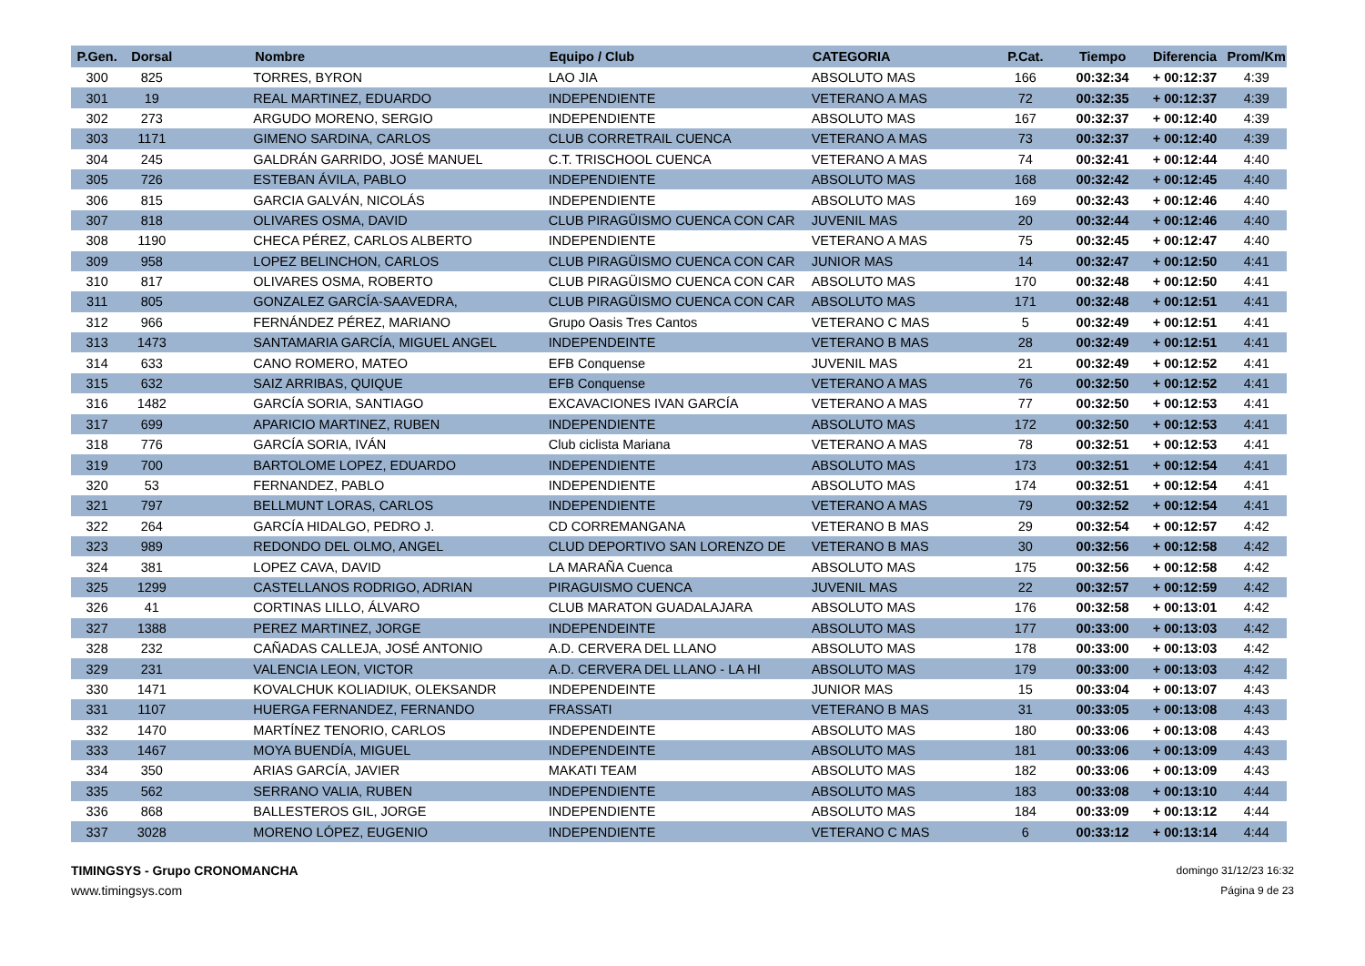| P.Gen. | Dorsal | Nombre | Equipo / Club | CATEGORIA | P.Cat. | Tiempo | Diferencia | Prom/Km |
| --- | --- | --- | --- | --- | --- | --- | --- | --- |
| 300 | 825 | TORRES, BYRON | LAO JIA | ABSOLUTO MAS | 166 | 00:32:34 | + 00:12:37 | 4:39 |
| 301 | 19 | REAL MARTINEZ, EDUARDO | INDEPENDIENTE | VETERANO A MAS | 72 | 00:32:35 | + 00:12:37 | 4:39 |
| 302 | 273 | ARGUDO MORENO, SERGIO | INDEPENDIENTE | ABSOLUTO MAS | 167 | 00:32:37 | + 00:12:40 | 4:39 |
| 303 | 1171 | GIMENO SARDINA, CARLOS | CLUB CORRETRAIL CUENCA | VETERANO A MAS | 73 | 00:32:37 | + 00:12:40 | 4:39 |
| 304 | 245 | GALDRÁN GARRIDO, JOSÉ MANUEL | C.T. TRISCHOOL CUENCA | VETERANO A MAS | 74 | 00:32:41 | + 00:12:44 | 4:40 |
| 305 | 726 | ESTEBAN ÁVILA, PABLO | INDEPENDIENTE | ABSOLUTO MAS | 168 | 00:32:42 | + 00:12:45 | 4:40 |
| 306 | 815 | GARCIA GALVÁN, NICOLÁS | INDEPENDIENTE | ABSOLUTO MAS | 169 | 00:32:43 | + 00:12:46 | 4:40 |
| 307 | 818 | OLIVARES OSMA, DAVID | CLUB PIRAGÜISMO CUENCA CON CAR | JUVENIL MAS | 20 | 00:32:44 | + 00:12:46 | 4:40 |
| 308 | 1190 | CHECA PÉREZ, CARLOS ALBERTO | INDEPENDIENTE | VETERANO A MAS | 75 | 00:32:45 | + 00:12:47 | 4:40 |
| 309 | 958 | LOPEZ BELINCHON, CARLOS | CLUB PIRAGÜISMO CUENCA CON CAR | JUNIOR MAS | 14 | 00:32:47 | + 00:12:50 | 4:41 |
| 310 | 817 | OLIVARES OSMA, ROBERTO | CLUB PIRAGÜISMO CUENCA CON CAR | ABSOLUTO MAS | 170 | 00:32:48 | + 00:12:50 | 4:41 |
| 311 | 805 | GONZALEZ GARCÍA-SAAVEDRA, | CLUB PIRAGÜISMO CUENCA CON CAR | ABSOLUTO MAS | 171 | 00:32:48 | + 00:12:51 | 4:41 |
| 312 | 966 | FERNÁNDEZ PÉREZ, MARIANO | Grupo Oasis Tres Cantos | VETERANO C MAS | 5 | 00:32:49 | + 00:12:51 | 4:41 |
| 313 | 1473 | SANTAMARIA GARCÍA, MIGUEL ANGEL | INDEPENDEINTE | VETERANO B MAS | 28 | 00:32:49 | + 00:12:51 | 4:41 |
| 314 | 633 | CANO ROMERO, MATEO | EFB Conquense | JUVENIL MAS | 21 | 00:32:49 | + 00:12:52 | 4:41 |
| 315 | 632 | SAIZ ARRIBAS, QUIQUE | EFB Conquense | VETERANO A MAS | 76 | 00:32:50 | + 00:12:52 | 4:41 |
| 316 | 1482 | GARCÍA SORIA, SANTIAGO | EXCAVACIONES IVAN GARCÍA | VETERANO A MAS | 77 | 00:32:50 | + 00:12:53 | 4:41 |
| 317 | 699 | APARICIO MARTINEZ, RUBEN | INDEPENDIENTE | ABSOLUTO MAS | 172 | 00:32:50 | + 00:12:53 | 4:41 |
| 318 | 776 | GARCÍA SORIA, IVÁN | Club ciclista Mariana | VETERANO A MAS | 78 | 00:32:51 | + 00:12:53 | 4:41 |
| 319 | 700 | BARTOLOME LOPEZ, EDUARDO | INDEPENDIENTE | ABSOLUTO MAS | 173 | 00:32:51 | + 00:12:54 | 4:41 |
| 320 | 53 | FERNANDEZ, PABLO | INDEPENDIENTE | ABSOLUTO MAS | 174 | 00:32:51 | + 00:12:54 | 4:41 |
| 321 | 797 | BELLMUNT LORAS, CARLOS | INDEPENDIENTE | VETERANO A MAS | 79 | 00:32:52 | + 00:12:54 | 4:41 |
| 322 | 264 | GARCÍA HIDALGO, PEDRO J. | CD CORREMANGANA | VETERANO B MAS | 29 | 00:32:54 | + 00:12:57 | 4:42 |
| 323 | 989 | REDONDO DEL OLMO, ANGEL | CLUD DEPORTIVO SAN LORENZO DE | VETERANO B MAS | 30 | 00:32:56 | + 00:12:58 | 4:42 |
| 324 | 381 | LOPEZ CAVA, DAVID | LA MARAÑA Cuenca | ABSOLUTO MAS | 175 | 00:32:56 | + 00:12:58 | 4:42 |
| 325 | 1299 | CASTELLANOS RODRIGO, ADRIAN | PIRAGUISMO CUENCA | JUVENIL MAS | 22 | 00:32:57 | + 00:12:59 | 4:42 |
| 326 | 41 | CORTINAS LILLO, ÁLVARO | CLUB MARATON GUADALAJARA | ABSOLUTO MAS | 176 | 00:32:58 | + 00:13:01 | 4:42 |
| 327 | 1388 | PEREZ MARTINEZ, JORGE | INDEPENDEINTE | ABSOLUTO MAS | 177 | 00:33:00 | + 00:13:03 | 4:42 |
| 328 | 232 | CAÑADAS CALLEJA, JOSÉ ANTONIO | A.D. CERVERA DEL LLANO | ABSOLUTO MAS | 178 | 00:33:00 | + 00:13:03 | 4:42 |
| 329 | 231 | VALENCIA LEON, VICTOR | A.D. CERVERA DEL LLANO - LA HI | ABSOLUTO MAS | 179 | 00:33:00 | + 00:13:03 | 4:42 |
| 330 | 1471 | KOVALCHUK KOLIADIUK, OLEKSANDR | INDEPENDEINTE | JUNIOR MAS | 15 | 00:33:04 | + 00:13:07 | 4:43 |
| 331 | 1107 | HUERGA FERNANDEZ, FERNANDO | FRASSATI | VETERANO B MAS | 31 | 00:33:05 | + 00:13:08 | 4:43 |
| 332 | 1470 | MARTÍNEZ TENORIO, CARLOS | INDEPENDEINTE | ABSOLUTO MAS | 180 | 00:33:06 | + 00:13:08 | 4:43 |
| 333 | 1467 | MOYA BUENDÍA, MIGUEL | INDEPENDEINTE | ABSOLUTO MAS | 181 | 00:33:06 | + 00:13:09 | 4:43 |
| 334 | 350 | ARIAS GARCÍA, JAVIER | MAKATI TEAM | ABSOLUTO MAS | 182 | 00:33:06 | + 00:13:09 | 4:43 |
| 335 | 562 | SERRANO VALIA, RUBEN | INDEPENDIENTE | ABSOLUTO MAS | 183 | 00:33:08 | + 00:13:10 | 4:44 |
| 336 | 868 | BALLESTEROS GIL, JORGE | INDEPENDIENTE | ABSOLUTO MAS | 184 | 00:33:09 | + 00:13:12 | 4:44 |
| 337 | 3028 | MORENO LÓPEZ, EUGENIO | INDEPENDIENTE | VETERANO C MAS | 6 | 00:33:12 | + 00:13:14 | 4:44 |
TIMINGSYS - Grupo CRONOMANCHA
www.timingsys.com
domingo 31/12/23 16:32
Página 9 de 23